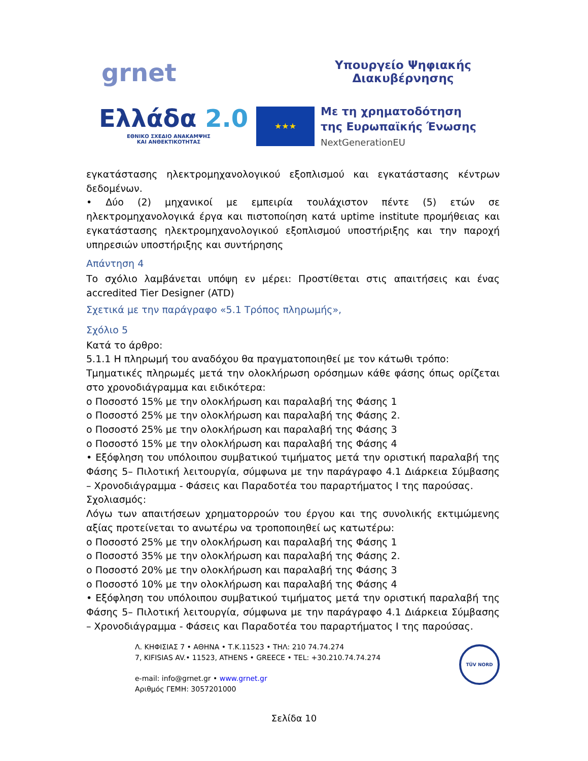grnet
Υπουργείο Ψηφιακής
Διακυβέρνησης
Ελλάδα 2.0
ΕΘΝΙΚΟ ΣΧΕΔΙΟ ΑΝΑΚΑΜΨΗΣ
ΚΑΙ ΑΝΘΕΚΤΙΚΟΤΗΤΑΣ
★★★
Με τη χρηματοδότηση
της Ευρωπαϊκής Ένωσης
NextGenerationEU
εγκατάστασης ηλεκτρομηχανολογικού εξοπλισμού και εγκατάστασης κέντρων δεδομένων.
• Δύο (2) μηχανικοί με εμπειρία τουλάχιστον πέντε (5) ετών σε ηλεκτρομηχανολογικά έργα και πιστοποίηση κατά uptime institute προμήθειας και εγκατάστασης ηλεκτρομηχανολογικού εξοπλισμού υποστήριξης και την παροχή υπηρεσιών υποστήριξης και συντήρησης
Απάντηση 4
Το σχόλιο λαμβάνεται υπόψη εν μέρει: Προστίθεται στις απαιτήσεις και ένας accredited Tier Designer (ATD)
Σχετικά με την παράγραφο «5.1 Τρόπος πληρωμής»,
Σχόλιο 5
Κατά το άρθρο:
5.1.1 Η πληρωμή του αναδόχου θα πραγματοποιηθεί με τον κάτωθι τρόπο:
Τμηματικές πληρωμές μετά την ολοκλήρωση ορόσημων κάθε φάσης όπως ορίζεται στο χρονοδιάγραμμα και ειδικότερα:
o Ποσοστό 15% με την ολοκλήρωση και παραλαβή της Φάσης 1
o Ποσοστό 25% με την ολοκλήρωση και παραλαβή της Φάσης 2.
o Ποσοστό 25% με την ολοκλήρωση και παραλαβή της Φάσης 3
o Ποσοστό 15% με την ολοκλήρωση και παραλαβή της Φάσης 4
• Εξόφληση του υπόλοιπου συμβατικού τιμήματος μετά την οριστική παραλαβή της Φάσης 5– Πιλοτική λειτουργία, σύμφωνα με την παράγραφο 4.1 Διάρκεια Σύμβασης – Χρονοδιάγραμμα - Φάσεις και Παραδοτέα του παραρτήματος Ι της παρούσας.
Σχολιασμός:
Λόγω των απαιτήσεων χρηματορροών του έργου και της συνολικής εκτιμώμενης αξίας προτείνεται το ανωτέρω να τροποποιηθεί ως κατωτέρω:
o Ποσοστό 25% με την ολοκλήρωση και παραλαβή της Φάσης 1
o Ποσοστό 35% με την ολοκλήρωση και παραλαβή της Φάσης 2.
o Ποσοστό 20% με την ολοκλήρωση και παραλαβή της Φάσης 3
o Ποσοστό 10% με την ολοκλήρωση και παραλαβή της Φάσης 4
• Εξόφληση του υπόλοιπου συμβατικού τιμήματος μετά την οριστική παραλαβή της Φάσης 5– Πιλοτική λειτουργία, σύμφωνα με την παράγραφο 4.1 Διάρκεια Σύμβασης – Χρονοδιάγραμμα - Φάσεις και Παραδοτέα του παραρτήματος Ι της παρούσας.
Λ. ΚΗΦΙΣΙΑΣ 7 • ΑΘΗΝΑ • Τ.Κ.11523 • ΤΗΛ: 210 74.74.274
7, KIFISIAS AV.• 11523, ATHENS • GREECE • TEL: +30.210.74.74.274
e-mail: info@grnet.gr • www.grnet.gr
Αριθμός ΓΕΜΗ: 3057201000
TÜV NORD
Σελίδα 10